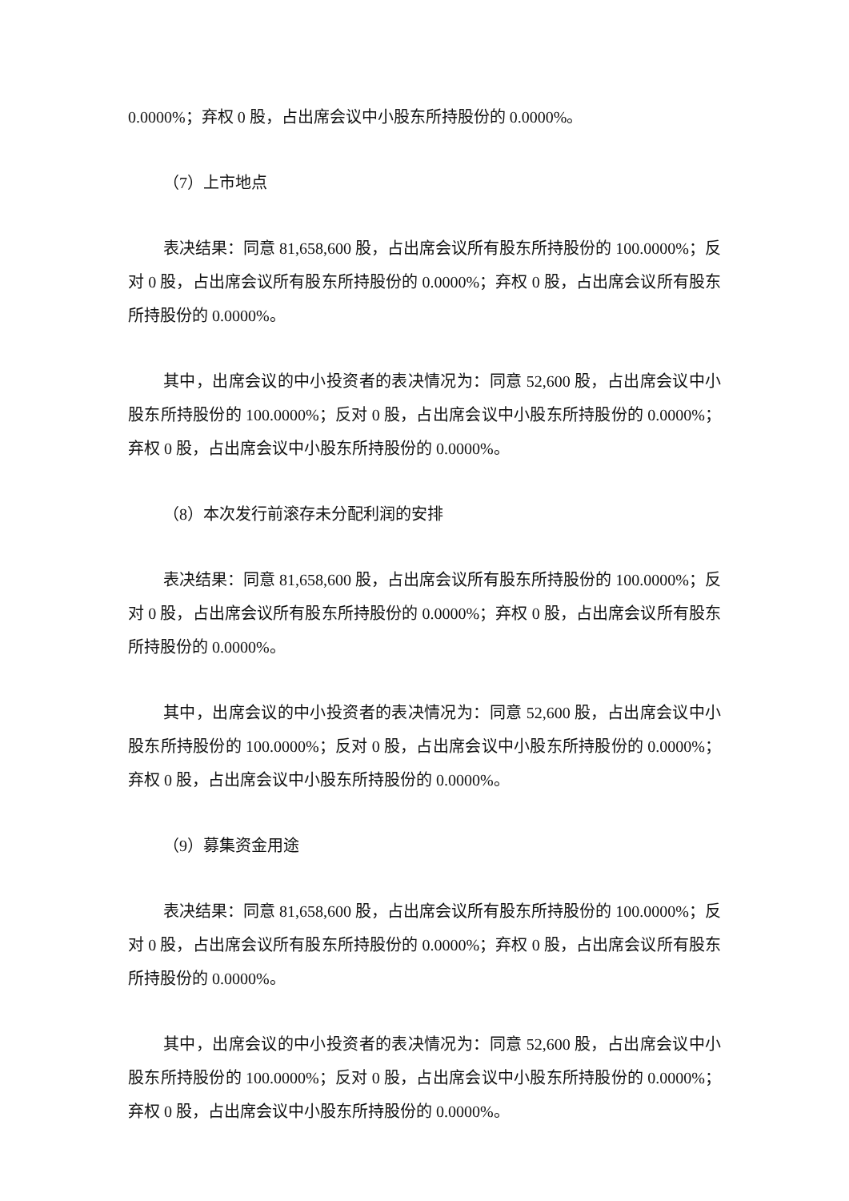0.0000%；弃权 0 股，占出席会议中小股东所持股份的 0.0000%。
（7）上市地点
表决结果：同意 81,658,600 股，占出席会议所有股东所持股份的 100.0000%；反对 0 股，占出席会议所有股东所持股份的 0.0000%；弃权 0 股，占出席会议所有股东所持股份的 0.0000%。
其中，出席会议的中小投资者的表决情况为：同意 52,600 股，占出席会议中小股东所持股份的 100.0000%；反对 0 股，占出席会议中小股东所持股份的 0.0000%；弃权 0 股，占出席会议中小股东所持股份的 0.0000%。
（8）本次发行前滚存未分配利润的安排
表决结果：同意 81,658,600 股，占出席会议所有股东所持股份的 100.0000%；反对 0 股，占出席会议所有股东所持股份的 0.0000%；弃权 0 股，占出席会议所有股东所持股份的 0.0000%。
其中，出席会议的中小投资者的表决情况为：同意 52,600 股，占出席会议中小股东所持股份的 100.0000%；反对 0 股，占出席会议中小股东所持股份的 0.0000%；弃权 0 股，占出席会议中小股东所持股份的 0.0000%。
（9）募集资金用途
表决结果：同意 81,658,600 股，占出席会议所有股东所持股份的 100.0000%；反对 0 股，占出席会议所有股东所持股份的 0.0000%；弃权 0 股，占出席会议所有股东所持股份的 0.0000%。
其中，出席会议的中小投资者的表决情况为：同意 52,600 股，占出席会议中小股东所持股份的 100.0000%；反对 0 股，占出席会议中小股东所持股份的 0.0000%；弃权 0 股，占出席会议中小股东所持股份的 0.0000%。